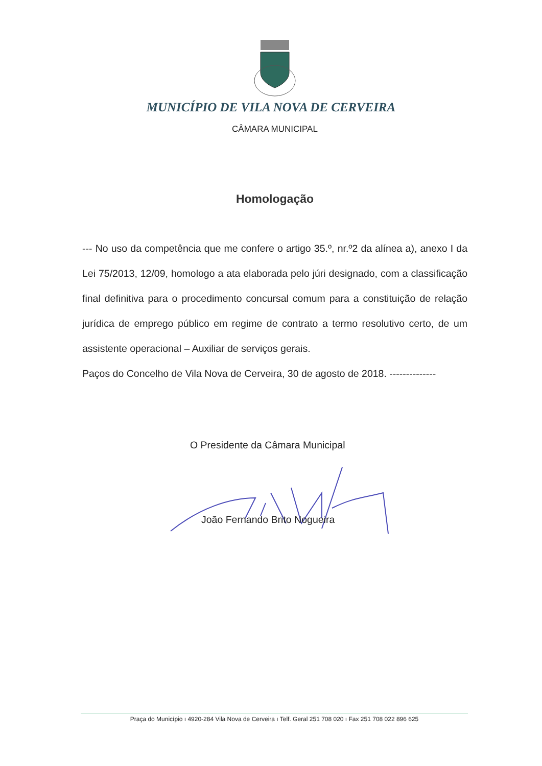MUNICÍPIO DE VILA NOVA DE CERVEIRA
CÂMARA MUNICIPAL
Homologação
--- No uso da competência que me confere o artigo 35.º, nr.º2 da alínea a), anexo I da Lei 75/2013, 12/09, homologo a ata elaborada pelo júri designado, com a classificação final definitiva para o procedimento concursal comum para a constituição de relação jurídica de emprego público em regime de contrato a termo resolutivo certo, de um assistente operacional – Auxiliar de serviços gerais.
Paços do Concelho de Vila Nova de Cerveira, 30 de agosto de 2018. --------------
O Presidente da Câmara Municipal
João Fernando Brito Nogueira
Praça do Município ı 4920-284 Vila Nova de Cerveira ı Telf. Geral 251 708 020 ı Fax 251 708 022 896 625